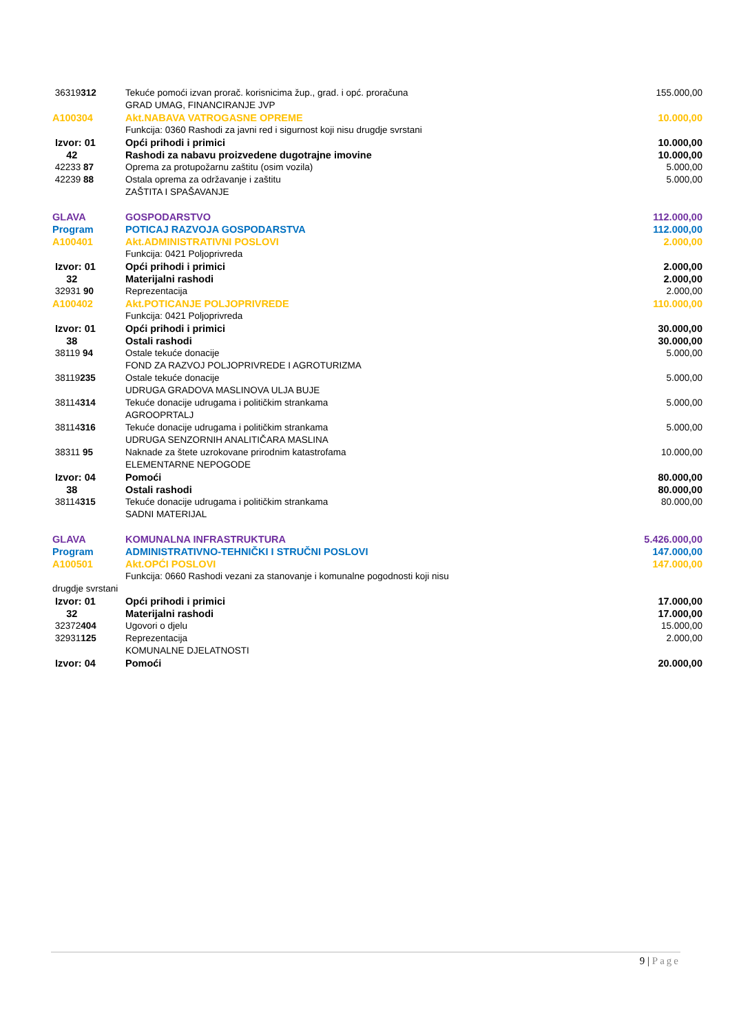| 36319 312 | Tekuće pomoći izvan prorač. korisnicima žup., grad. i opć. proračuna GRAD UMAG, FINANCIRANJE JVP | 155.000,00 |
| A100304 | Akt.NABAVA VATROGASNE OPREME | 10.000,00 |
| | Funkcija: 0360 Rashodi za javni red i sigurnost koji nisu drugdje svrstani | |
| Izvor: 01 | Opći prihodi i primici | 10.000,00 |
| 42 | Rashodi za nabavu proizvedene dugotrajne imovine | 10.000,00 |
| 42233 87 | Oprema za protupožarnu zaštitu (osim vozila) | 5.000,00 |
| 42239 88 | Ostala oprema za održavanje i zaštitu ZAŠTITA I SPAŠAVANJE | 5.000,00 |
| GLAVA | GOSPODARSTVO | 112.000,00 |
| Program | POTICAJ RAZVOJA GOSPODARSTVA | 112.000,00 |
| A100401 | Akt.ADMINISTRATIVNI POSLOVI | 2.000,00 |
| | Funkcija: 0421 Poljoprivreda | |
| Izvor: 01 | Opći prihodi i primici | 2.000,00 |
| 32 | Materijalni rashodi | 2.000,00 |
| 32931 90 | Reprezentacija | 2.000,00 |
| A100402 | Akt.POTICANJE POLJOPRIVREDE | 110.000,00 |
| | Funkcija: 0421 Poljoprivreda | |
| Izvor: 01 | Opći prihodi i primici | 30.000,00 |
| 38 | Ostali rashodi | 30.000,00 |
| 38119 94 | Ostale tekuće donacije FOND ZA RAZVOJ POLJOPRIVREDE I AGROTURIZMA | 5.000,00 |
| 38119 235 | Ostale tekuće donacije UDRUGA GRADOVA MASLINOVA ULJA BUJE | 5.000,00 |
| 38114 314 | Tekuće donacije udrugama i političkim strankama AGROOPRTALJ | 5.000,00 |
| 38114 316 | Tekuće donacije udrugama i političkim strankama UDRUGA SENZORNIH ANALITIČARA MASLINA | 5.000,00 |
| 38311 95 | Naknade za štete uzrokovane prirodnim katastrofama ELEMENTARNE NEPOGODE | 10.000,00 |
| Izvor: 04 | Pomoći | 80.000,00 |
| 38 | Ostali rashodi | 80.000,00 |
| 38114 315 | Tekuće donacije udrugama i političkim strankama SADNI MATERIJAL | 80.000,00 |
| GLAVA | KOMUNALNA INFRASTRUKTURA | 5.426.000,00 |
| Program | ADMINISTRATIVNO-TEHNIČKI I STRUČNI POSLOVI | 147.000,00 |
| A100501 | Akt.OPĆI POSLOVI | 147.000,00 |
| Funkcija: 0660 Rashodi vezani za stanovanje i komunalne pogodnosti koji nisu drugdje svrstani | | |
| Izvor: 01 | Opći prihodi i primici | 17.000,00 |
| 32 | Materijalni rashodi | 17.000,00 |
| 32372 404 | Ugovori o djelu | 15.000,00 |
| 32931 125 | Reprezentacija KOMUNALNE DJELATNOSTI | 2.000,00 |
| Izvor: 04 | Pomoći | 20.000,00 |
9 | Page